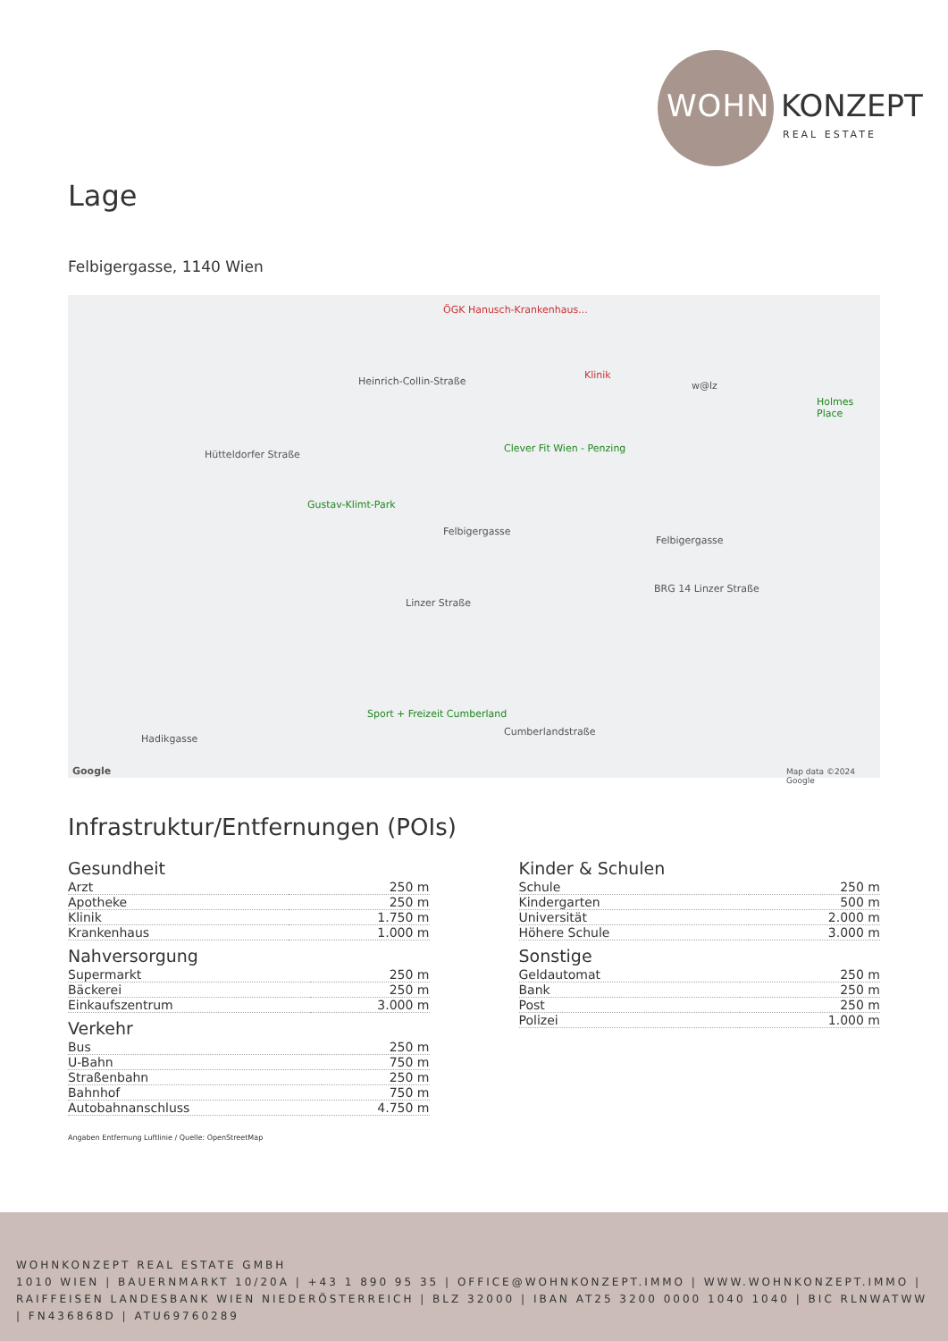WOHN KONZEPT
REAL ESTATE
Lage
Felbigergasse, 1140 Wien
ÖGK Hanusch-Krankenhaus...
Heinrich-Collin-Straße
Klinik
w@lz
Holmes Place
Hütteldorfer Straße
Clever Fit Wien - Penzing
Gustav-Klimt-Park
Felbigergasse
Felbigergasse
BRG 14 Linzer Straße
Linzer Straße
Sport + Freizeit Cumberland
Hadikgasse
Cumberlandstraße
Map data ©2024 Google Google
Infrastruktur/Entfernungen (POIs)
Gesundheit
| Arzt | 250 m |
| Apotheke | 250 m |
| Klinik | 1.750 m |
| Krankenhaus | 1.000 m |
Nahversorgung
| Supermarkt | 250 m |
| Bäckerei | 250 m |
| Einkaufszentrum | 3.000 m |
Verkehr
| Bus | 250 m |
| U-Bahn | 750 m |
| Straßenbahn | 250 m |
| Bahnhof | 750 m |
| Autobahnanschluss | 4.750 m |
Angaben Entfernung Luftlinie / Quelle: OpenStreetMap
Kinder & Schulen
| Schule | 250 m |
| Kindergarten | 500 m |
| Universität | 2.000 m |
| Höhere Schule | 3.000 m |
Sonstige
| Geldautomat | 250 m |
| Bank | 250 m |
| Post | 250 m |
| Polizei | 1.000 m |
WOHNKONZEPT REAL ESTATE GMBH
1010 WIEN | BAUERNMARKT 10/20A | +43 1 890 95 35 | OFFICE@WOHNKONZEPT.IMMO | WWW.WOHNKONZEPT.IMMO | RAIFFEISEN LANDESBANK WIEN NIEDERÖSTERREICH | BLZ 32000 | IBAN AT25 3200 0000 1040 1040 | BIC RLNWATWW | FN436868D | ATU69760289